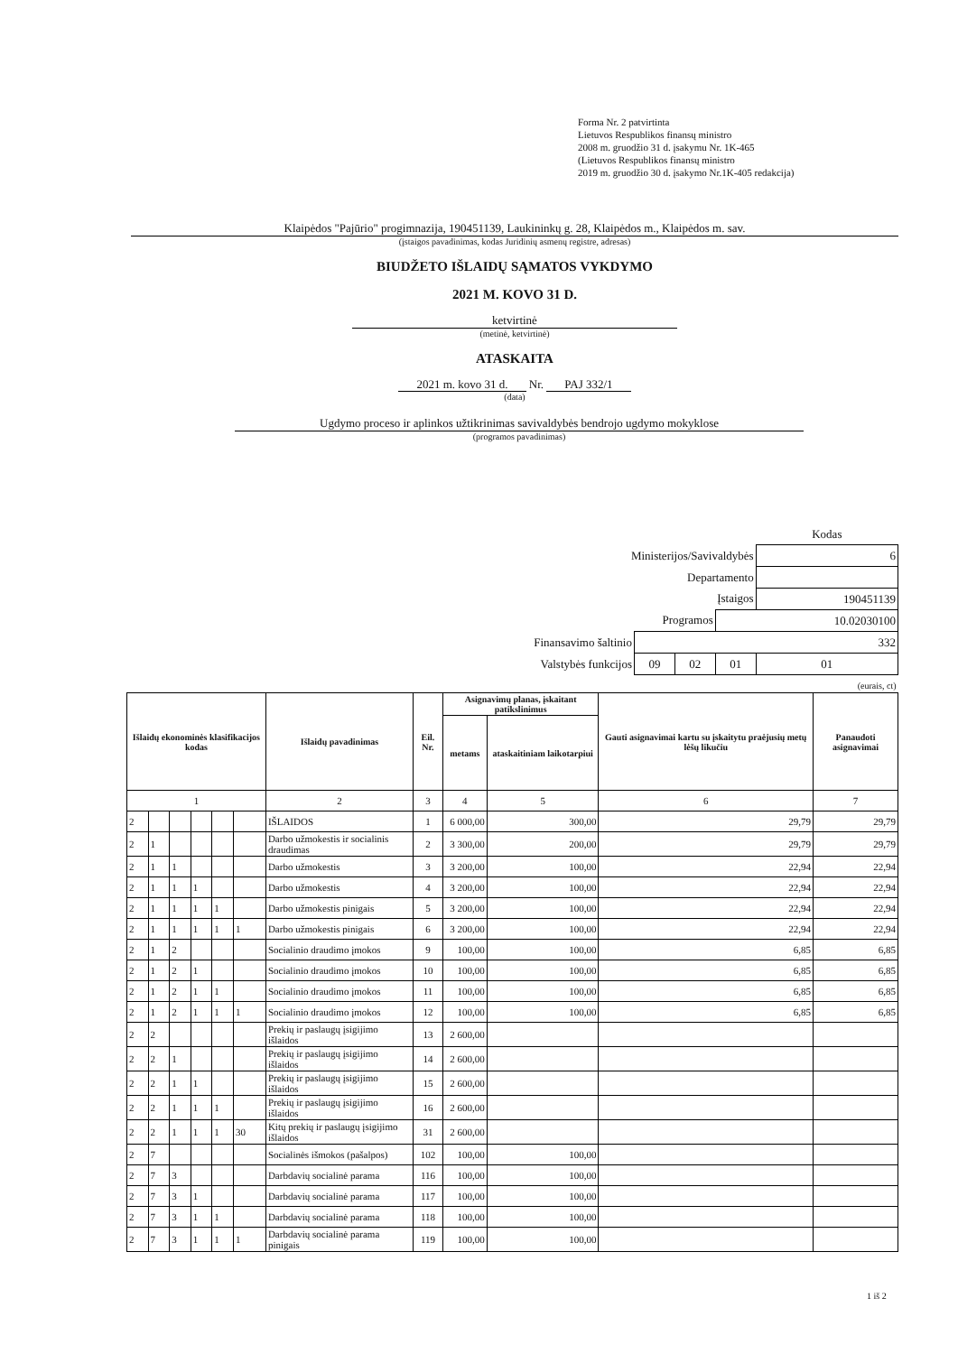Forma Nr. 2 patvirtinta
Lietuvos Respublikos finansų ministro
2008 m. gruodžio 31 d. įsakymu Nr. 1K-465
(Lietuvos Respublikos finansų ministro
2019 m. gruodžio 30 d. įsakymo Nr.1K-405 redakcija)
Klaipėdos "Pajūrio" progimnazija, 190451139, Laukininkų g. 28, Klaipėdos m., Klaipėdos m. sav.
(įstaigos pavadinimas, kodas Juridinių asmenų registre, adresas)
BIUDŽETO IŠLAIDŲ SĄMATOS VYKDYMO
2021 M. KOVO 31 D.
ketvirtinė
(metinė, ketvirtinė)
ATASKAITA
2021 m. kovo 31 d. Nr. PAJ 332/1
(data)
Ugdymo proceso ir aplinkos užtikrinimas savivaldybės bendrojo ugdymo mokyklose
(programos pavadinimas)
| | | | | Kodas |
| Ministerijos/Savivaldybės | | | | 6 |
| Departamento | | | | |
| Įstaigos | | | | 190451139 |
| Programos | | | 10.02030100 | |
| Finansavimo šaltinio | 332 | | | |
| Valstybės funkcijos | 09 | 02 | 01 | 01 |
| (eurais, ct) | | | | |
| Išlaidų ekonominės klasifikacijos kodas | | | | | | Išlaidų pavadinimas | Eil. Nr. | Asignavimų planas, įskaitant patikslinimus | | Gauti asignavimai kartu su įskaitytu praėjusių metų lėšų likučiu | Panaudoti asignavimai |
| --- | --- | --- | --- | --- | --- | --- | --- | --- | --- | --- | --- |
| | | | | | | | | metams | ataskaitiniam laikotarpiui | | |
| 1 | | | | | | 2 | 3 | 4 | 5 | 6 | 7 |
| 2 | | | | | | IŠLAIDOS | 1 | 6 000,00 | 300,00 | 29,79 | 29,79 |
| 2 | 1 | | | | | Darbo užmokestis ir socialinis draudimas | 2 | 3 300,00 | 200,00 | 29,79 | 29,79 |
| 2 | 1 | 1 | | | | Darbo užmokestis | 3 | 3 200,00 | 100,00 | 22,94 | 22,94 |
| 2 | 1 | 1 | 1 | | | Darbo užmokestis | 4 | 3 200,00 | 100,00 | 22,94 | 22,94 |
| 2 | 1 | 1 | 1 | 1 | | Darbo užmokestis pinigais | 5 | 3 200,00 | 100,00 | 22,94 | 22,94 |
| 2 | 1 | 1 | 1 | 1 | 1 | Darbo užmokestis pinigais | 6 | 3 200,00 | 100,00 | 22,94 | 22,94 |
| 2 | 1 | 2 | | | | Socialinio draudimo įmokos | 9 | 100,00 | 100,00 | 6,85 | 6,85 |
| 2 | 1 | 2 | 1 | | | Socialinio draudimo įmokos | 10 | 100,00 | 100,00 | 6,85 | 6,85 |
| 2 | 1 | 2 | 1 | 1 | | Socialinio draudimo įmokos | 11 | 100,00 | 100,00 | 6,85 | 6,85 |
| 2 | 1 | 2 | 1 | 1 | 1 | Socialinio draudimo įmokos | 12 | 100,00 | 100,00 | 6,85 | 6,85 |
| 2 | 2 | | | | | Prekių ir paslaugų įsigijimo išlaidos | 13 | 2 600,00 | | | |
| 2 | 2 | 1 | | | | Prekių ir paslaugų įsigijimo išlaidos | 14 | 2 600,00 | | | |
| 2 | 2 | 1 | 1 | | | Prekių ir paslaugų įsigijimo išlaidos | 15 | 2 600,00 | | | |
| 2 | 2 | 1 | 1 | 1 | | Prekių ir paslaugų įsigijimo išlaidos | 16 | 2 600,00 | | | |
| 2 | 2 | 1 | 1 | 1 | 30 | Kitų prekių ir paslaugų įsigijimo išlaidos | 31 | 2 600,00 | | | |
| 2 | 7 | | | | | Socialinės išmokos (pašalpos) | 102 | 100,00 | 100,00 | | |
| 2 | 7 | 3 | | | | Darbdavių socialinė parama | 116 | 100,00 | 100,00 | | |
| 2 | 7 | 3 | 1 | | | Darbdavių socialinė parama | 117 | 100,00 | 100,00 | | |
| 2 | 7 | 3 | 1 | 1 | | Darbdavių socialinė parama | 118 | 100,00 | 100,00 | | |
| 2 | 7 | 3 | 1 | 1 | 1 | Darbdavių socialinė parama pinigais | 119 | 100,00 | 100,00 | | |
1 iš 2